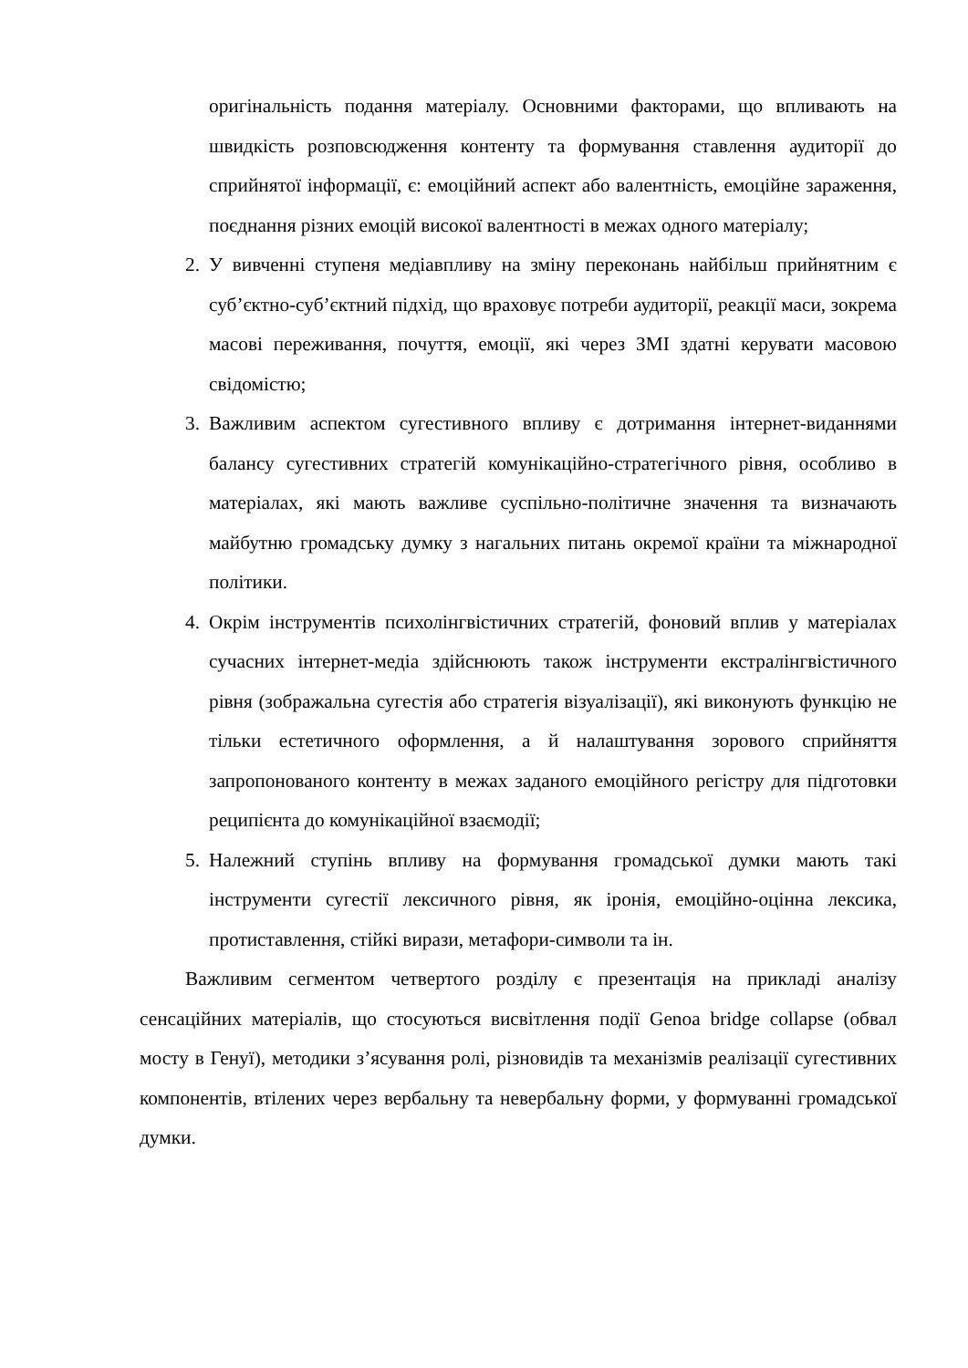оригінальність подання матеріалу. Основними факторами, що впливають на швидкість розповсюдження контенту та формування ставлення аудиторії до сприйнятої інформації, є: емоційний аспект або валентність, емоційне зараження, поєднання різних емоцій високої валентності в межах одного матеріалу;
2. У вивченні ступеня медіавпливу на зміну переконань найбільш прийнятним є суб’єктно-суб’єктний підхід, що враховує потреби аудиторії, реакції маси, зокрема масові переживання, почуття, емоції, які через ЗМІ здатні керувати масовою свідомістю;
3. Важливим аспектом сугестивного впливу є дотримання інтернет-виданнями балансу сугестивних стратегій комунікаційно-стратегічного рівня, особливо в матеріалах, які мають важливе суспільно-політичне значення та визначають майбутню громадську думку з нагальних питань окремої країни та міжнародної політики.
4. Окрім інструментів психолінгвістичних стратегій, фоновий вплив у матеріалах сучасних інтернет-медіа здійснюють також інструменти екстралінгвістичного рівня (зображальна сугестія або стратегія візуалізації), які виконують функцію не тільки естетичного оформлення, а й налаштування зорового сприйняття запропонованого контенту в межах заданого емоційного регістру для підготовки реципієнта до комунікаційної взаємодії;
5. Належний ступінь впливу на формування громадської думки мають такі інструменти сугестії лексичного рівня, як іронія, емоційно-оцінна лексика, протиставлення, стійкі вирази, метафори-символи та ін.
Важливим сегментом четвертого розділу є презентація на прикладі аналізу сенсаційних матеріалів, що стосуються висвітлення події Genoa bridge collapse (обвал мосту в Генуї), методики з’ясування ролі, різновидів та механізмів реалізації сугестивних компонентів, втілених через вербальну та невербальну форми, у формуванні громадської думки.